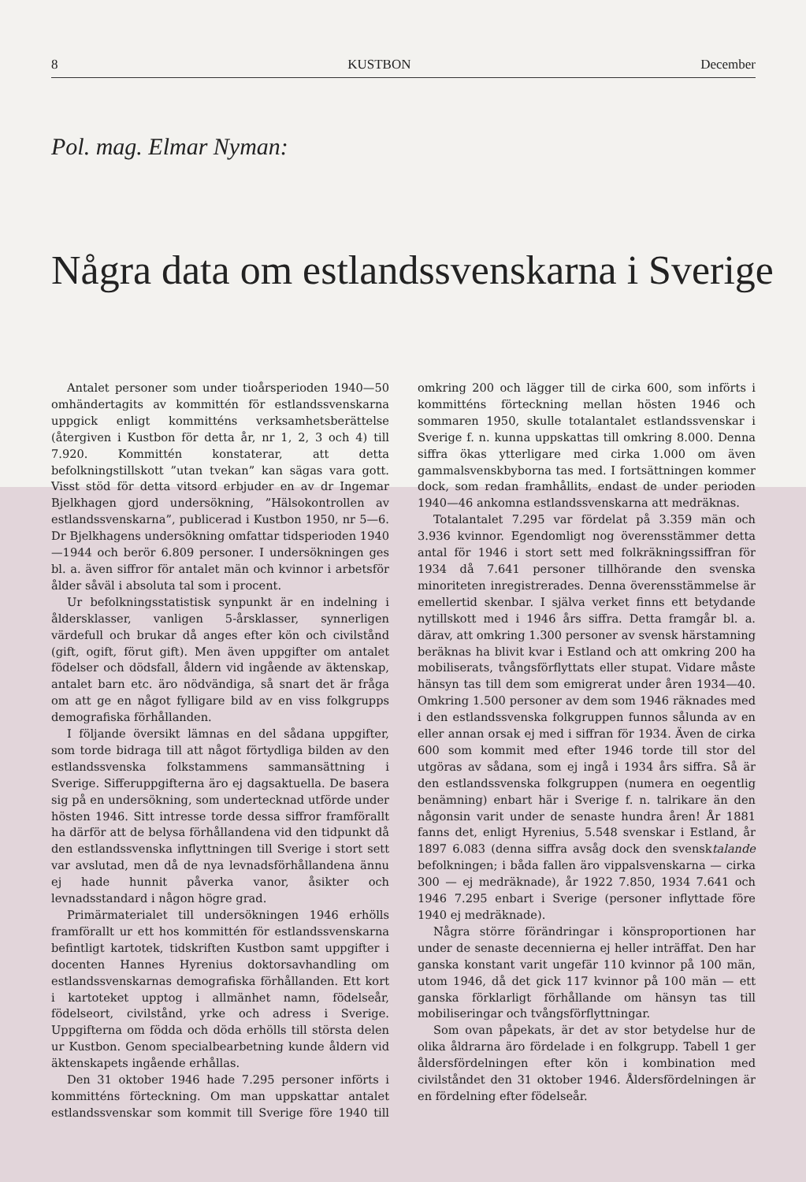8 KUSTBON December
Pol. mag. Elmar Nyman:
Några data om estlandssvenskarna i Sverige
Antalet personer som under tioårsperioden 1940—50 omhändertagits av kommittén för estlandssvenskarna uppgick enligt kommitténs verksamhetsberättelse (återgiven i Kustbon för detta år, nr 1, 2, 3 och 4) till 7.920. Kommittén konstaterar, att detta befolkningstillskott ”utan tvekan” kan sägas vara gott. Visst stöd för detta vitsord erbjuder en av dr Ingemar Bjelkhagen gjord undersökning, ”Hälsokontrollen av estlandssvenskarna”, publicerad i Kustbon 1950, nr 5—6. Dr Bjelkhagens undersökning omfattar tidsperioden 1940—1944 och berör 6.809 personer. I undersökningen ges bl. a. även siffror för antalet män och kvinnor i arbetsför ålder såväl i absoluta tal som i procent.
Ur befolkningsstatistisk synpunkt är en indelning i åldersklasser, vanligen 5-årsklasser, synnerligen värdefull och brukar då anges efter kön och civilstånd (gift, ogift, förut gift). Men även uppgifter om antalet födelser och dödsfall, åldern vid ingående av äktenskap, antalet barn etc. äro nödvändiga, så snart det är fråga om att ge en något fylligare bild av en viss folkgrupps demografiska förhållanden.
I följande översikt lämnas en del sådana uppgifter, som torde bidraga till att något förtydliga bilden av den estlandssvenska folkstammens sammansättning i Sverige. Sifferuppgifterna äro ej dagsaktuella. De basera sig på en undersökning, som undertecknad utförde under hösten 1946. Sitt intresse torde dessa siffror framförallt ha därför att de belysa förhållandena vid den tidpunkt då den estlandssvenska inflyttningen till Sverige i stort sett var avslutad, men då de nya levnadsförhållandena ännu ej hade hunnit påverka vanor, åsikter och levnadsstandard i någon högre grad.
Primärmaterialet till undersökningen 1946 erhölls framförallt ur ett hos kommittén för estlandssvenskarna befintligt kartotek, tidskriften Kustbon samt uppgifter i docenten Hannes Hyrenius doktorsavhandling om estlandssvenskarnas demografiska förhållanden. Ett kort i kartoteket upptog i allmänhet namn, födelseår, födelseort, civilstånd, yrke och adress i Sverige. Uppgifterna om födda och döda erhölls till största delen ur Kustbon. Genom specialbearbetning kunde åldern vid äktenskapets ingående erhållas.
Den 31 oktober 1946 hade 7.295 personer införts i kommitténs förteckning. Om man uppskattar antalet estlandssvenskar som kommit till Sverige före 1940 till omkring 200 och lägger till de cirka 600, som införts i kommitténs förteckning mellan hösten 1946 och sommaren 1950, skulle totalantalet estlandssvenskar i Sverige f. n. kunna uppskattas till omkring 8.000. Denna siffra ökas ytterligare med cirka 1.000 om även gammalsvenskbyborna tas med. I fortsättningen kommer dock, som redan framhållits, endast de under perioden 1940—46 ankomna estlandssvenskarna att medräknas.
Totalantalet 7.295 var fördelat på 3.359 män och 3.936 kvinnor. Egendomligt nog överensstämmer detta antal för 1946 i stort sett med folkräkningssiffran för 1934 då 7.641 personer tillhörande den svenska minoriteten inregistrerades. Denna överensstämmelse är emellertid skenbar. I själva verket finns ett betydande nytillskott med i 1946 års siffra. Detta framgår bl. a. därav, att omkring 1.300 personer av svensk härstamning beräknas ha blivit kvar i Estland och att omkring 200 ha mobiliserats, tvångsförflyttats eller stupat. Vidare måste hänsyn tas till dem som emigrerat under åren 1934—40. Omkring 1.500 personer av dem som 1946 räknades med i den estlandssvenska folkgruppen funnos sålunda av en eller annan orsak ej med i siffran för 1934. Även de cirka 600 som kommit med efter 1946 torde till stor del utgöras av sådana, som ej ingå i 1934 års siffra. Så är den estlandssvenska folkgruppen (numera en oegentlig benämning) enbart här i Sverige f. n. talrikare än den någonsin varit under de senaste hundra åren! År 1881 fanns det, enligt Hyrenius, 5.548 svenskar i Estland, år 1897 6.083 (denna siffra avsåg dock den svensktalande befolkningen; i båda fallen äro vippalsvenskarna — cirka 300 — ej medräknade), år 1922 7.850, 1934 7.641 och 1946 7.295 enbart i Sverige (personer inflyttade före 1940 ej medräknade).
Några större förändringar i könsproportionen har under de senaste decennierna ej heller inträffat. Den har ganska konstant varit ungefär 110 kvinnor på 100 män, utom 1946, då det gick 117 kvinnor på 100 män — ett ganska förklarligt förhållande om hänsyn tas till mobiliseringar och tvångsförflyttningar.
Som ovan påpekats, är det av stor betydelse hur de olika åldrarna äro fördelade i en folkgrupp. Tabell 1 ger åldersfördelningen efter kön i kombination med civilståndet den 31 oktober 1946. Åldersfördelningen är en fördelning efter födelseår.